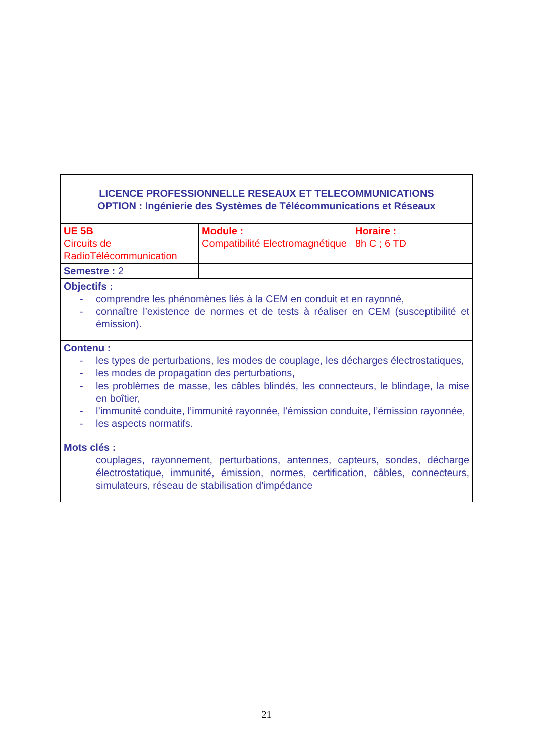| LICENCE PROFESSIONNELLE RESEAUX ET TELECOMMUNICATIONS OPTION : Ingénierie des Systèmes de Télécommunications et Réseaux | | |
| UE 5B Circuits de RadioTélécommunication | Module : Compatibilité Electromagnétique | Horaire : 8h C ; 6 TD |
| Semestre : 2 | | |
| Objectifs : - comprendre les phénomènes liés à la CEM en conduit et en rayonné, - connaître l’existence de normes et de tests à réaliser en CEM (susceptibilité et émission). | | |
| Contenu : - les types de perturbations, les modes de couplage, les décharges électrostatiques, - les modes de propagation des perturbations, - les problèmes de masse, les câbles blindés, les connecteurs, le blindage, la mise en boîtier, - l’immunité conduite, l’immunité rayonnée, l’émission conduite, l’émission rayonnée, - les aspects normatifs. | | |
| Mots clés : couplages, rayonnement, perturbations, antennes, capteurs, sondes, décharge électrostatique, immunité, émission, normes, certification, câbles, connecteurs, simulateurs, réseau de stabilisation d’impédance | | |
21